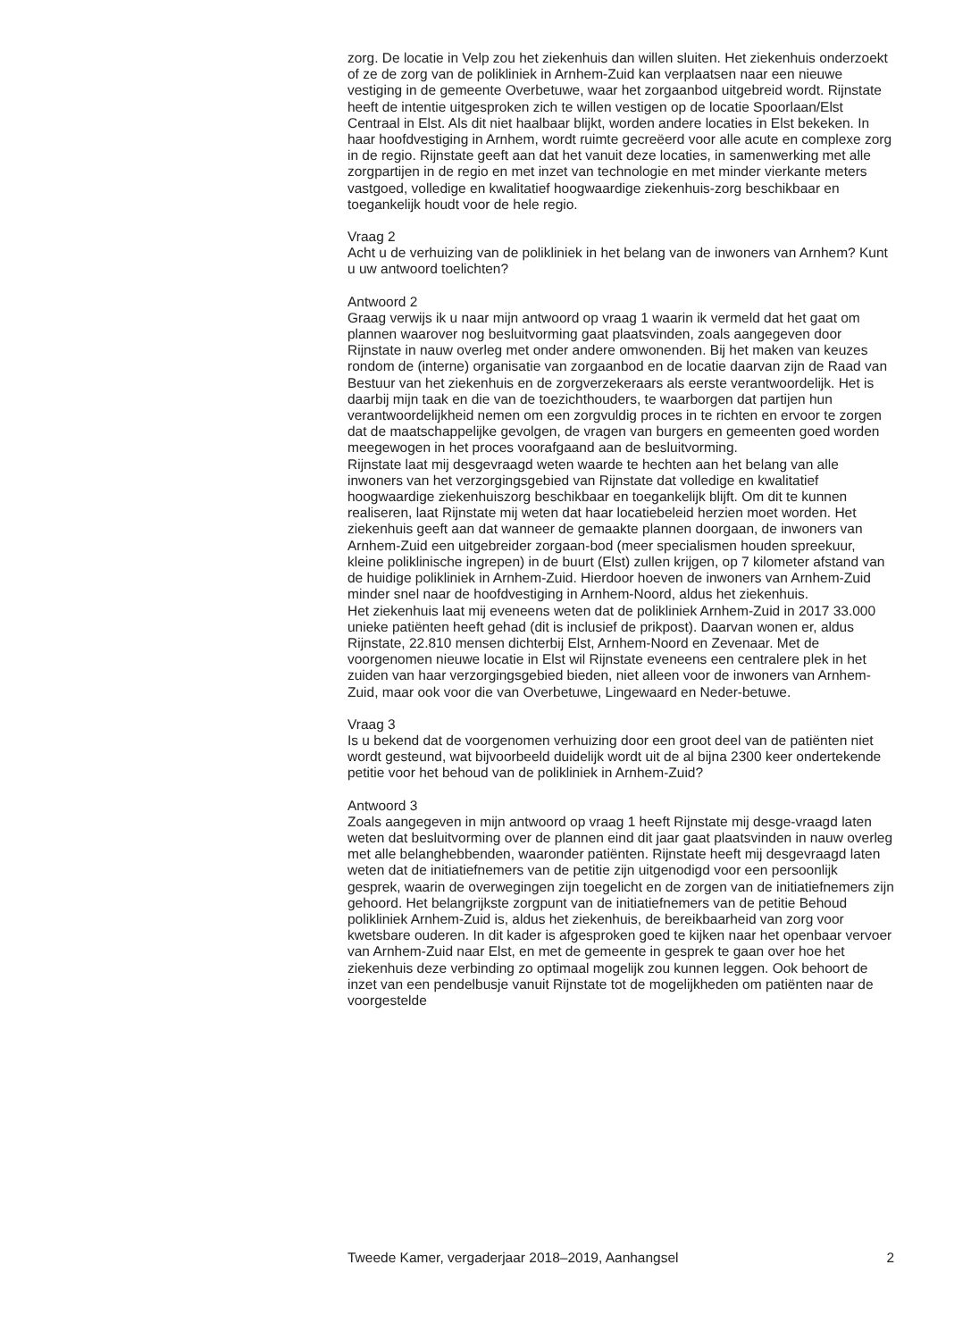zorg. De locatie in Velp zou het ziekenhuis dan willen sluiten. Het ziekenhuis onderzoekt of ze de zorg van de polikliniek in Arnhem-Zuid kan verplaatsen naar een nieuwe vestiging in de gemeente Overbetuwe, waar het zorgaanbod uitgebreid wordt. Rijnstate heeft de intentie uitgesproken zich te willen vestigen op de locatie Spoorlaan/Elst Centraal in Elst. Als dit niet haalbaar blijkt, worden andere locaties in Elst bekeken. In haar hoofdvestiging in Arnhem, wordt ruimte gecreëerd voor alle acute en complexe zorg in de regio. Rijnstate geeft aan dat het vanuit deze locaties, in samenwerking met alle zorgpartijen in de regio en met inzet van technologie en met minder vierkante meters vastgoed, volledige en kwalitatief hoogwaardige ziekenhuis-zorg beschikbaar en toegankelijk houdt voor de hele regio.
Vraag 2
Acht u de verhuizing van de polikliniek in het belang van de inwoners van Arnhem? Kunt u uw antwoord toelichten?
Antwoord 2
Graag verwijs ik u naar mijn antwoord op vraag 1 waarin ik vermeld dat het gaat om plannen waarover nog besluitvorming gaat plaatsvinden, zoals aangegeven door Rijnstate in nauw overleg met onder andere omwonenden. Bij het maken van keuzes rondom de (interne) organisatie van zorgaanbod en de locatie daarvan zijn de Raad van Bestuur van het ziekenhuis en de zorgverzekeraars als eerste verantwoordelijk. Het is daarbij mijn taak en die van de toezichthouders, te waarborgen dat partijen hun verantwoordelijkheid nemen om een zorgvuldig proces in te richten en ervoor te zorgen dat de maatschappelijke gevolgen, de vragen van burgers en gemeenten goed worden meegewogen in het proces voorafgaand aan de besluitvorming.
Rijnstate laat mij desgevraagd weten waarde te hechten aan het belang van alle inwoners van het verzorgingsgebied van Rijnstate dat volledige en kwalitatief hoogwaardige ziekenhuiszorg beschikbaar en toegankelijk blijft. Om dit te kunnen realiseren, laat Rijnstate mij weten dat haar locatiebeleid herzien moet worden. Het ziekenhuis geeft aan dat wanneer de gemaakte plannen doorgaan, de inwoners van Arnhem-Zuid een uitgebreider zorgaan-bod (meer specialismen houden spreekuur, kleine poliklinische ingrepen) in de buurt (Elst) zullen krijgen, op 7 kilometer afstand van de huidige polikliniek in Arnhem-Zuid. Hierdoor hoeven de inwoners van Arnhem-Zuid minder snel naar de hoofdvestiging in Arnhem-Noord, aldus het ziekenhuis.
Het ziekenhuis laat mij eveneens weten dat de polikliniek Arnhem-Zuid in 2017 33.000 unieke patiënten heeft gehad (dit is inclusief de prikpost). Daarvan wonen er, aldus Rijnstate, 22.810 mensen dichterbij Elst, Arnhem-Noord en Zevenaar. Met de voorgenomen nieuwe locatie in Elst wil Rijnstate eveneens een centralere plek in het zuiden van haar verzorgingsgebied bieden, niet alleen voor de inwoners van Arnhem-Zuid, maar ook voor die van Overbetuwe, Lingewaard en Neder-betuwe.
Vraag 3
Is u bekend dat de voorgenomen verhuizing door een groot deel van de patiënten niet wordt gesteund, wat bijvoorbeeld duidelijk wordt uit de al bijna 2300 keer ondertekende petitie voor het behoud van de polikliniek in Arnhem-Zuid?
Antwoord 3
Zoals aangegeven in mijn antwoord op vraag 1 heeft Rijnstate mij desge-vraagd laten weten dat besluitvorming over de plannen eind dit jaar gaat plaatsvinden in nauw overleg met alle belanghebbenden, waaronder patiënten. Rijnstate heeft mij desgevraagd laten weten dat de initiatiefnemers van de petitie zijn uitgenodigd voor een persoonlijk gesprek, waarin de overwegingen zijn toegelicht en de zorgen van de initiatiefnemers zijn gehoord. Het belangrijkste zorgpunt van de initiatiefnemers van de petitie Behoud polikliniek Arnhem-Zuid is, aldus het ziekenhuis, de bereikbaarheid van zorg voor kwetsbare ouderen. In dit kader is afgesproken goed te kijken naar het openbaar vervoer van Arnhem-Zuid naar Elst, en met de gemeente in gesprek te gaan over hoe het ziekenhuis deze verbinding zo optimaal mogelijk zou kunnen leggen. Ook behoort de inzet van een pendelbusje vanuit Rijnstate tot de mogelijkheden om patiënten naar de voorgestelde
Tweede Kamer, vergaderjaar 2018–2019, Aanhangsel 2